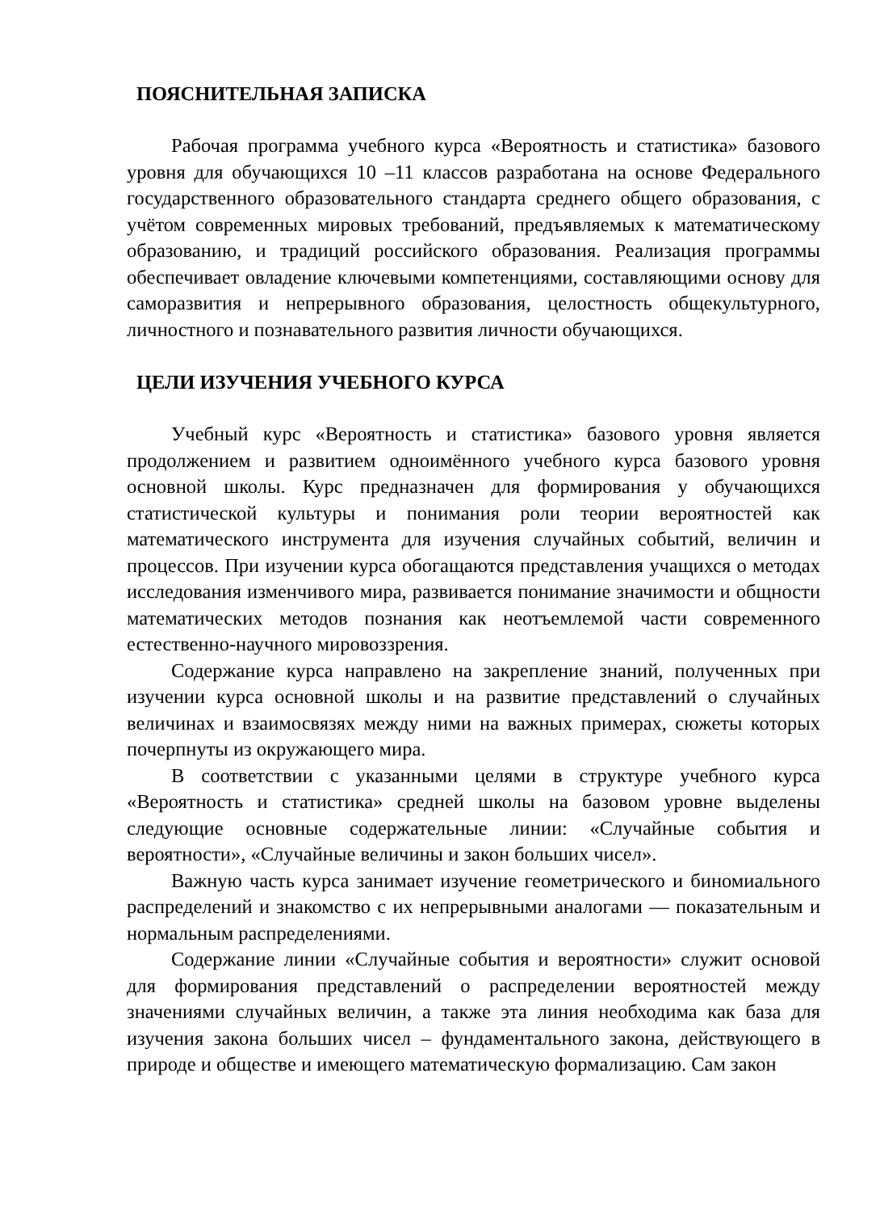ПОЯСНИТЕЛЬНАЯ ЗАПИСКА
Рабочая программа учебного курса «Вероятность и статистика» базового уровня для обучающихся 10 –11 классов разработана на основе Федерального государственного образовательного стандарта среднего общего образования, с учётом современных мировых требований, предъявляемых к математическому образованию, и традиций российского образования. Реализация программы обеспечивает овладение ключевыми компетенциями, составляющими основу для саморазвития и непрерывного образования, целостность общекультурного, личностного и познавательного развития личности обучающихся.
ЦЕЛИ ИЗУЧЕНИЯ УЧЕБНОГО КУРСА
Учебный курс «Вероятность и статистика» базового уровня является продолжением и развитием одноимённого учебного курса базового уровня основной школы. Курс предназначен для формирования у обучающихся статистической культуры и понимания роли теории вероятностей как математического инструмента для изучения случайных событий, величин и процессов. При изучении курса обогащаются представления учащихся о методах исследования изменчивого мира, развивается понимание значимости и общности математических методов познания как неотъемлемой части современного естественно-научного мировоззрения.
Содержание курса направлено на закрепление знаний, полученных при изучении курса основной школы и на развитие представлений о случайных величинах и взаимосвязях между ними на важных примерах, сюжеты которых почерпнуты из окружающего мира.
В соответствии с указанными целями в структуре учебного курса «Вероятность и статистика» средней школы на базовом уровне выделены следующие основные содержательные линии: «Случайные события и вероятности», «Случайные величины и закон больших чисел».
Важную часть курса занимает изучение геометрического и биномиального распределений и знакомство с их непрерывными аналогами — показательным и нормальным распределениями.
Содержание линии «Случайные события и вероятности» служит основой для формирования представлений о распределении вероятностей между значениями случайных величин, а также эта линия необходима как база для изучения закона больших чисел – фундаментального закона, действующего в природе и обществе и имеющего математическую формализацию. Сам закон